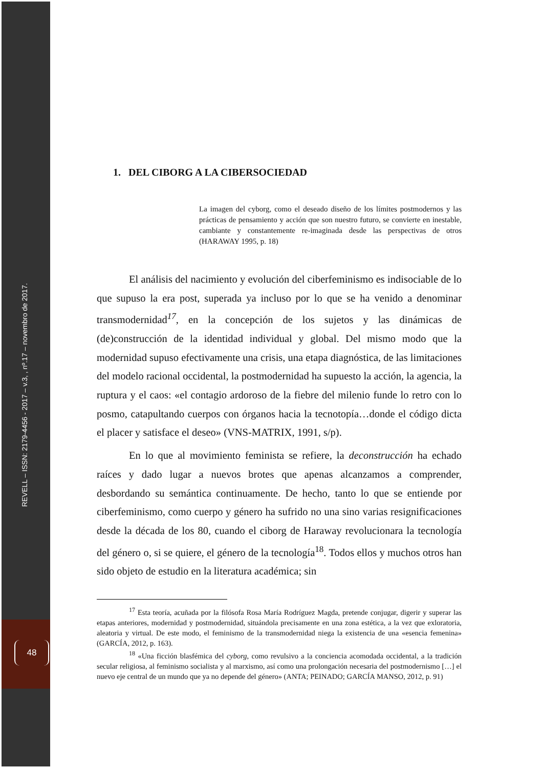REVELL – ISSN: 2179-4456 - 2017 – v.3, , nº.17 – novembro de 2017.
48
1. DEL CIBORG A LA CIBERSOCIEDAD
La imagen del cyborg, como el deseado diseño de los límites postmodernos y las prácticas de pensamiento y acción que son nuestro futuro, se convierte en inestable, cambiante y constantemente re-imaginada desde las perspectivas de otros (HARAWAY 1995, p. 18)
El análisis del nacimiento y evolución del ciberfeminismo es indisociable de lo que supuso la era post, superada ya incluso por lo que se ha venido a denominar transmodernidad<sup>17</sup>, en la concepción de los sujetos y las dinámicas de (de)construcción de la identidad individual y global. Del mismo modo que la modernidad supuso efectivamente una crisis, una etapa diagnóstica, de las limitaciones del modelo racional occidental, la postmodernidad ha supuesto la acción, la agencia, la ruptura y el caos: «el contagio ardoroso de la fiebre del milenio funde lo retro con lo posmo, catapultando cuerpos con órganos hacia la tecnotopía…donde el código dicta el placer y satisface el deseo» (VNS-MATRIX, 1991, s/p).
En lo que al movimiento feminista se refiere, la deconstrucción ha echado raíces y dado lugar a nuevos brotes que apenas alcanzamos a comprender, desbordando su semántica continuamente. De hecho, tanto lo que se entiende por ciberfeminismo, como cuerpo y género ha sufrido no una sino varias resignificaciones desde la década de los 80, cuando el ciborg de Haraway revolucionara la tecnología del género o, si se quiere, el género de la tecnología<sup>18</sup>. Todos ellos y muchos otros han sido objeto de estudio en la literatura académica; sin
<sup>17</sup> Esta teoría, acuñada por la filósofa Rosa María Rodríguez Magda, pretende conjugar, digerir y superar las etapas anteriores, modernidad y postmodernidad, situándola precisamente en una zona estética, a la vez que exloratoria, aleatoria y virtual. De este modo, el feminismo de la transmodernidad niega la existencia de una «esencia femenina» (GARCÍA, 2012, p. 163).
<sup>18</sup> «Una ficción blasfémica del cyborg, como revulsivo a la conciencia acomodada occidental, a la tradición secular religiosa, al feminismo socialista y al marxismo, así como una prolongación necesaria del postmodernismo […] el nuevo eje central de un mundo que ya no depende del género» (ANTA; PEINADO; GARCÍA MANSO, 2012, p. 91)